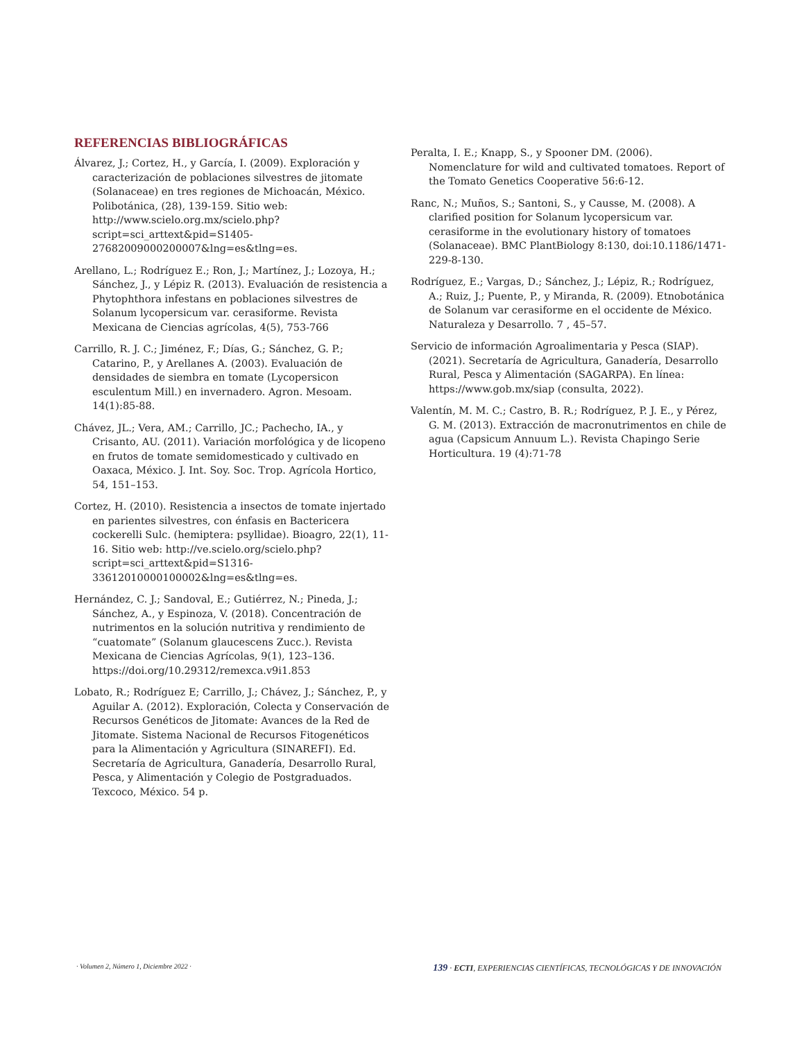REFERENCIAS BIBLIOGRÁFICAS
Álvarez, J.; Cortez, H., y García, I. (2009). Exploración y caracterización de poblaciones silvestres de jitomate (Solanaceae) en tres regiones de Michoacán, México. Polibotánica, (28), 139-159. Sitio web: http://www.scielo.org.mx/scielo.php?script=sci_arttext&pid=S1405-27682009000200007&lng=es&tlng=es.
Arellano, L.; Rodríguez E.; Ron, J.; Martínez, J.; Lozoya, H.; Sánchez, J., y Lépiz R. (2013). Evaluación de resistencia a Phytophthora infestans en poblaciones silvestres de Solanum lycopersicum var. cerasiforme. Revista Mexicana de Ciencias agrícolas, 4(5), 753-766
Carrillo, R. J. C.; Jiménez, F.; Días, G.; Sánchez, G. P.; Catarino, P., y Arellanes A. (2003). Evaluación de densidades de siembra en tomate (Lycopersicon esculentum Mill.) en invernadero. Agron. Mesoam. 14(1):85-88.
Chávez, JL.; Vera, AM.; Carrillo, JC.; Pachecho, IA., y Crisanto, AU. (2011). Variación morfológica y de licopeno en frutos de tomate semidomesticado y cultivado en Oaxaca, México. J. Int. Soy. Soc. Trop. Agrícola Hortico, 54, 151–153.
Cortez, H. (2010). Resistencia a insectos de tomate injertado en parientes silvestres, con énfasis en Bactericera cockerelli Sulc. (hemiptera: psyllidae). Bioagro, 22(1), 11-16. Sitio web: http://ve.scielo.org/scielo.php?script=sci_arttext&pid=S1316-33612010000100002&lng=es&tlng=es.
Hernández, C. J.; Sandoval, E.; Gutiérrez, N.; Pineda, J.; Sánchez, A., y Espinoza, V. (2018). Concentración de nutrimentos en la solución nutritiva y rendimiento de “cuatomate” (Solanum glaucescens Zucc.). Revista Mexicana de Ciencias Agrícolas, 9(1), 123–136. https://doi.org/10.29312/remexca.v9i1.853
Lobato, R.; Rodríguez E; Carrillo, J.; Chávez, J.; Sánchez, P., y Aguilar A. (2012). Exploración, Colecta y Conservación de Recursos Genéticos de Jitomate: Avances de la Red de Jitomate. Sistema Nacional de Recursos Fitogenéticos para la Alimentación y Agricultura (SINAREFI). Ed. Secretaría de Agricultura, Ganadería, Desarrollo Rural, Pesca, y Alimentación y Colegio de Postgraduados. Texcoco, México. 54 p.
Peralta, I. E.; Knapp, S., y Spooner DM. (2006). Nomenclature for wild and cultivated tomatoes. Report of the Tomato Genetics Cooperative 56:6-12.
Ranc, N.; Muños, S.; Santoni, S., y Causse, M. (2008). A clarified position for Solanum lycopersicum var. cerasiforme in the evolutionary history of tomatoes (Solanaceae). BMC PlantBiology 8:130, doi:10.1186/1471-229-8-130.
Rodríguez, E.; Vargas, D.; Sánchez, J.; Lépiz, R.; Rodríguez, A.; Ruiz, J.; Puente, P., y Miranda, R. (2009). Etnobotánica de Solanum var cerasiforme en el occidente de México. Naturaleza y Desarrollo. 7 , 45–57.
Servicio de información Agroalimentaria y Pesca (SIAP). (2021). Secretaría de Agricultura, Ganadería, Desarrollo Rural, Pesca y Alimentación (SAGARPA). En línea: https://www.gob.mx/siap (consulta, 2022).
Valentín, M. M. C.; Castro, B. R.; Rodríguez, P. J. E., y Pérez, G. M. (2013). Extracción de macronutrimentos en chile de agua (Capsicum Annuum L.). Revista Chapingo Serie Horticultura. 19 (4):71-78
· Volumen 2, Número 1, Diciembre 2022 · 139 · ECTI, EXPERIENCIAS CIENTÍFICAS, TECNOLÓGICAS Y DE INNOVACIÓN